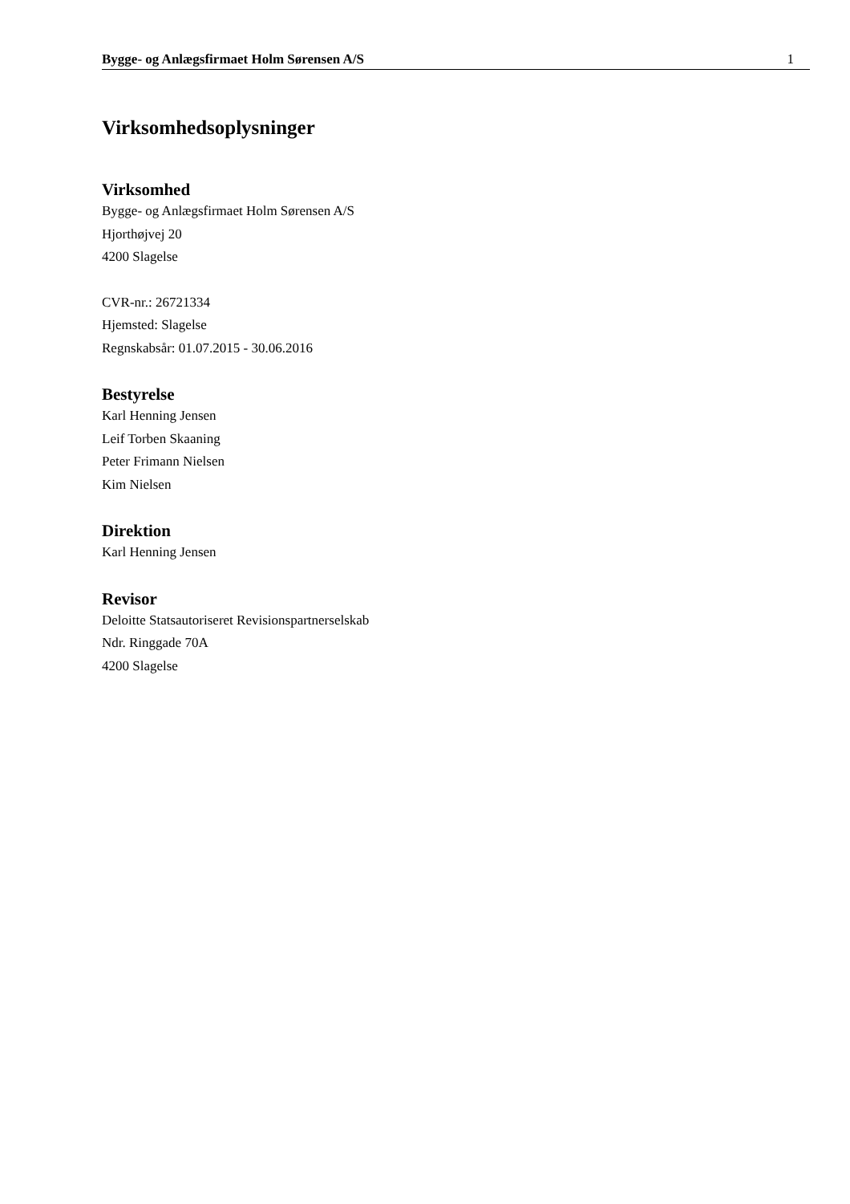Bygge- og Anlægsfirmaet Holm Sørensen A/S 1
Virksomhedsoplysninger
Virksomhed
Bygge- og Anlægsfirmaet Holm Sørensen A/S
Hjorthøjvej 20
4200 Slagelse
CVR-nr.: 26721334
Hjemsted: Slagelse
Regnskabsår: 01.07.2015 - 30.06.2016
Bestyrelse
Karl Henning Jensen
Leif Torben Skaaning
Peter Frimann Nielsen
Kim Nielsen
Direktion
Karl Henning Jensen
Revisor
Deloitte Statsautoriseret Revisionspartnerselskab
Ndr. Ringgade 70A
4200 Slagelse